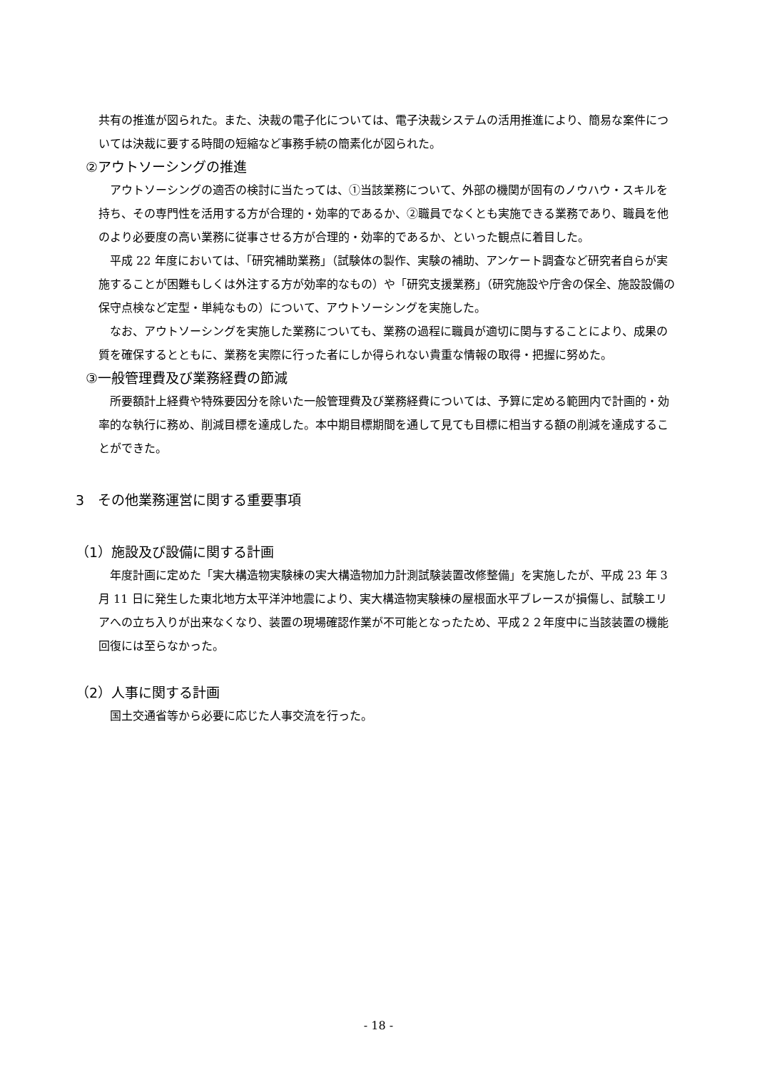共有の推進が図られた。また、決裁の電子化については、電子決裁システムの活用推進により、簡易な案件については決裁に要する時間の短縮など事務手続の簡素化が図られた。
②アウトソーシングの推進
アウトソーシングの適否の検討に当たっては、①当該業務について、外部の機関が固有のノウハウ・スキルを持ち、その専門性を活用する方が合理的・効率的であるか、②職員でなくとも実施できる業務であり、職員を他のより必要度の高い業務に従事させる方が合理的・効率的であるか、といった観点に着目した。
平成 22 年度においては、「研究補助業務」（試験体の製作、実験の補助、アンケート調査など研究者自らが実施することが困難もしくは外注する方が効率的なもの）や「研究支援業務」（研究施設や庁舎の保全、施設設備の保守点検など定型・単純なもの）について、アウトソーシングを実施した。
なお、アウトソーシングを実施した業務についても、業務の過程に職員が適切に関与することにより、成果の質を確保するとともに、業務を実際に行った者にしか得られない貴重な情報の取得・把握に努めた。
③一般管理費及び業務経費の節減
所要額計上経費や特殊要因分を除いた一般管理費及び業務経費については、予算に定める範囲内で計画的・効率的な執行に務め、削減目標を達成した。本中期目標期間を通して見ても目標に相当する額の削減を達成することができた。
3　その他業務運営に関する重要事項
（1）施設及び設備に関する計画
年度計画に定めた「実大構造物実験棟の実大構造物加力計測試験装置改修整備」を実施したが、平成 23 年 3 月 11 日に発生した東北地方太平洋沖地震により、実大構造物実験棟の屋根面水平ブレースが損傷し、試験エリアへの立ち入りが出来なくなり、装置の現場確認作業が不可能となったため、平成２２年度中に当該装置の機能回復には至らなかった。
（2）人事に関する計画
国土交通省等から必要に応じた人事交流を行った。
- 18 -